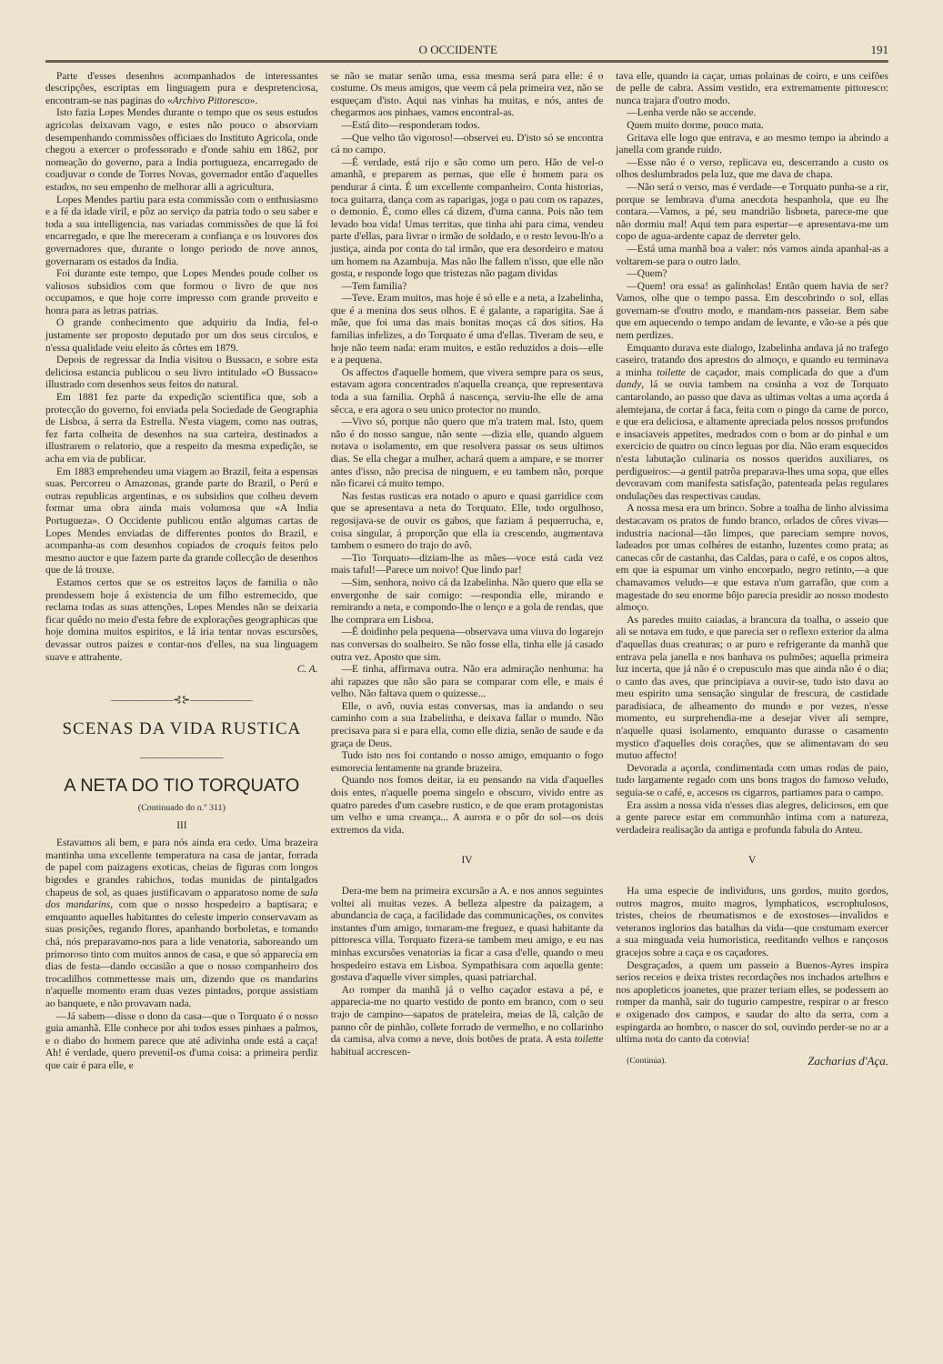O OCCIDENTE 191
Parte d'esses desenhos acompanhados de interessantes descripções, escriptas em linguagem pura e despretenciosa, encontram-se nas paginas do «Archivo Pittoresco».
Isto fazia Lopes Mendes durante o tempo que os seus estudos agricolas deixavam vago, e estes não pouco o absorviam desempenhando commissões officiaes do Instituto Agricola, onde chegou a exercer o professorado e d'onde sahiu em 1862, por nomeação do governo, para a India portugueza, encarregado de coadjuvar o conde de Torres Novas, governador então d'aquelles estados, no seu empenho de melhorar alli a agricultura.
Lopes Mendes partiu para esta commissão com o enthusiasmo e a fé da idade viril, e pôz ao serviço da patria todo o seu saber e toda a sua intelligencia, nas variadas commissões de que lá foi encarregado, e que lhe mereceram a confiança e os louvores dos governadores que, durante o longo periodo de nove annos, governaram os estados da India.
Foi durante este tempo, que Lopes Mendes poude colher os valiosos subsidios com que formou o livro de que nos occupamos, e que hoje corre impresso com grande proveito e honra para as letras patrias.
O grande conhecimento que adquiriu da India, fel-o justamente ser proposto deputado por um dos seus circulos, e n'essa qualidade veiu eleito ás côrtes em 1879.
Depois de regressar da India visitou o Bussaco, e sobre esta deliciosa estancia publicou o seu livro intitulado «O Bussaco» illustrado com desenhos seus feitos do natural.
Em 1881 fez parte da expedição scientifica que, sob a protecção do governo, foi enviada pela Sociedade de Geographia de Lisboa, á serra da Estrella. N'esta viagem, como nas outras, fez farta colheita de desenhos na sua carteira, destinados a illustrarem o relatorio, que a respeito da mesma expedição, se acha em via de publicar.
Em 1883 emprehendeu uma viagem ao Brazil, feita a espensas suas. Percorreu o Amazonas, grande parte do Brazil, o Perú e outras republicas argentinas, e os subsidios que colheu devem formar uma obra ainda mais volumosa que «A India Portugueza». O Occidente publicou então algumas cartas de Lopes Mendes enviadas de differentes pontos do Brazil, e acompanha-as com desenhos copiados de croquis feitos pelo mesmo auctor e que fazem parte da grande collecção de desenhos que de lá trouxe.
Estamos certos que se os estreitos laços de familia o não prendessem hoje á existencia de um filho estremecido, que reclama todas as suas attenções, Lopes Mendes não se deixaria ficar quêdo no meio d'esta febre de explorações geographicas que hoje domina muitos espiritos, e lá iria tentar novas escursões, devassar outros paizes e contar-nos d'elles, na sua linguagem suave e attrahente.
C. A.
——————⊰⊱——————
SCENAS DA VIDA RUSTICA
————————
A NETA DO TIO TORQUATO
(Continuado do n.º 311)
III
Estavamos ali bem, e para nós ainda era cedo. Uma brazeira mantinha uma excellente temperatura na casa de jantar, forrada de papel com paizagens exoticas, cheias de figuras com longos bigodes e grandes rabichos, todas munidas de pintalgados chapeus de sol, as quaes justificavam o apparatoso nome de sala dos mandarins, com que o nosso hospedeiro a baptisara; e emquanto aquelles habitantes do celeste imperio conservavam as suas posições, regando flores, apanhando borboletas, e tomando chá, nós preparavamo-nos para a lide venatoria, saboreando um primoroso tinto com muitos annos de casa, e que só apparecia em dias de festa—dando occasião a que o nosso companheiro dos trocadilhos commettesse mais um, dizendo que os mandarins n'aquelle momento eram duas vezes pintados, porque assistiam ao banquete, e não provavam nada.
—Já sabem—disse o dono da casa—que o Torquato é o nosso guia amanhã. Elle conhece por ahi todos esses pinhaes a palmos, e o diabo do homem parece que até adivinha onde está a caça! Ah! é verdade, quero prevenil-os d'uma coisa: a primeira perdiz que cair é para elle, e
se não se matar senão uma, essa mesma será para elle: é o costume. Os meus amigos, que veem cá pela primeira vez, não se esqueçam d'isto. Aqui nas vinhas ha muitas, e nós, antes de chegarmos aos pinhaes, vamos encontral-as.
—Está dito—responderam todos.
—Que velho tão vigoroso!—observei eu. D'isto só se encontra cá no campo.
—É verdade, está rijo e são como um pero. Hão de vel-o amanhã, e preparem as pernas, que elle é homem para os pendurar á cinta. É um excellente companheiro. Conta historias, toca guitarra, dança com as raparigas, joga o pau com os rapazes, o demonio. É, como elles cá dizem, d'uma canna. Pois não tem levado boa vida! Umas territas, que tinha ahi para cima, vendeu parte d'ellas, para livrar o irmão de soldado, e o resto levou-lh'o a justiça, ainda por conta do tal irmão, que era desordeiro e matou um homem na Azambuja. Mas não lhe fallem n'isso, que elle não gosta, e responde logo que tristezas não pagam dividas
—Tem familia?
—Teve. Eram muitos, mas hoje é só elle e a neta, a Izabelinha, que é a menina dos seus olhos. E é galante, a raparigita. Sae á mãe, que foi uma das mais bonitas moças cá dos sitios. Ha familias infelizes, a do Torquato é uma d'ellas. Tiveram de seu, e hoje não teem nada: eram muitos, e estão reduzidos a dois—elle e a pequena.
Os affectos d'aquelle homem, que vivera sempre para os seus, estavam agora concentrados n'aquella creança, que representava toda a sua familia. Orphã á nascença, serviu-lhe elle de ama sêcca, e era agora o seu unico protector no mundo.
—Vivo só, porque não quero que m'a tratem mal. Isto, quem não é do nosso sangue, não sente —dizia elle, quando alguem notava o isolamento, em que resolvera passar os seus ultimos dias. Se ella chegar a mulher, achará quem a ampare, e se morrer antes d'isso, não precisa de ninguem, e eu tambem não, porque não ficarei cá muito tempo.
Nas festas rusticas era notado o apuro e quasi garridice com que se apresentava a neta do Torquato. Elle, todo orgulhoso, regosijava-se de ouvir os gabos, que faziam á pequerrucha, e, coisa singular, á proporção que ella ia crescendo, augmentava tambem o esmero do trajo do avô.
—Tio Torquato—diziam-lhe as mães—voce está cada vez mais taful!—Parece um noivo! Que lindo par!
—Sim, senhora, noivo cá da Izabelinha. Não quero que ella se envergonhe de sair comigo: —respondia elle, mirando e remirando a neta, e compondo-lhe o lenço e a gola de rendas, que lhe comprara em Lisboa.
—É doidinho pela pequena—observava uma viuva do logarejo nas conversas do soalheiro. Se não fosse ella, tinha elle já casado outra vez. Aposto que sim.
—E tinha, affirmava outra. Não era admiração nenhuma: ha ahi rapazes que não são para se comparar com elle, e mais é velho. Não faltava quem o quizesse...
Elle, o avô, ouvia estas conversas, mas ia andando o seu caminho com a sua Izabelinha, e deixava fallar o mundo. Não precisava para si e para ella, como elle dizia, senão de saude e da graça de Deus.
Tudo isto nos foi contando o nosso amigo, emquanto o fogo esmorecia lentamente na grande brazeira.
Quando nos fomos deitar, ia eu pensando na vida d'aquelles dois entes, n'aquelle poema singelo e obscuro, vivido entre as quatro paredes d'um casebre rustico, e de que eram protagonistas um velho e uma creança... A aurora e o pôr do sol—os dois extremos da vida.
IV
Dera-me bem na primeira excursão a A. e nos annos seguintes voltei ali muitas vezes. A belleza alpestre da paizagem, a abundancia de caça, a facilidade das communicações, os convites instantes d'um amigo, tornaram-me freguez, e quasi habitante da pittoresca villa. Torquato fizera-se tambem meu amigo, e eu nas minhas excursões venatorias ia ficar a casa d'elle, quando o meu hospedeiro estava em Lisboa. Sympathisara com aquella gente: gostava d'aquelle viver simples, quasi patriarchal.
Ao romper da manhã já o velho caçador estava a pé, e apparecia-me no quarto vestido de ponto em branco, com o seu trajo de campino—sapatos de prateleira, meias de lã, calção de panno côr de pinhão, collete forrado de vermelho, e no collarinho da camisa, alva como a neve, dois botões de prata. A esta toilette habitual accrescen-
tava elle, quando ia caçar, umas polainas de coiro, e uns ceifões de pelle de cabra. Assim vestido, era extremamente pittoresco: nunca trajara d'outro modo.
—Lenha verde não se accende.
Quem muito dorme, pouco mata.
Gritava elle logo que entrava, e ao mesmo tempo ia abrindo a janella com grande ruido.
—Esse não é o verso, replicava eu, descerrando a custo os olhos deslumbrados pela luz, que me dava de chapa.
—Não será o verso, mas é verdade—e Torquato punha-se a rir, porque se lembrava d'uma anecdota hespanhola, que eu lhe contara.—Vamos, a pé, seu mandrião lisboeta, parece-me que não dormiu mal! Aqui tem para espertar—e apresentava-me um copo de agua-ardente capaz de derreter gelo.
—Está uma manhã boa a valer: nós vamos ainda apanhal-as a voltarem-se para o outro lado.
—Quem?
—Quem! ora essa! as galinholas! Então quem havia de ser? Vamos, olhe que o tempo passa. Em descobrindo o sol, ellas governam-se d'outro modo, e mandam-nos passeiar. Bem sabe que em aquecendo o tempo andam de levante, e vão-se a pés que nem perdizes.
Emquanto durava este dialogo, Izabelinha andava já no trafego caseiro, tratando dos aprestos do almoço, e quando eu terminava a minha toilette de caçador, mais complicada do que a d'um dandy, lá se ouvia tambem na cosinha a voz de Torquato cantarolando, ao passo que dava as ultimas voltas a uma açorda á alemtejana, de cortar á faca, feita com o pingo da carne de porco, e que era deliciosa, e altamente apreciada pelos nossos profundos e insaciaveis appetites, medrados com o bom ar do pinhal e um exercicio de quatro ou cinco leguas por dia. Não eram esquecidos n'esta labutação culinaria os nossos queridos auxiliares, os perdigueiros:—a gentil patrôa preparava-lhes uma sopa, que elles devoravam com manifesta satisfação, patenteada pelas regulares ondulações das respectivas caudas.
A nossa mesa era um brinco. Sobre a toalha de linho alvissima destacavam os pratos de fundo branco, orlados de côres vivas—industria nacional—tão limpos, que pareciam sempre novos, ladeados por umas colhéres de estanho, luzentes como prata; as canecas côr de castanha, das Caldas, para o café, e os copos altos, em que ia espumar um vinho encorpado, negro retinto,—a que chamavamos veludo—e que estava n'um garrafão, que com a magestade do seu enorme bôjo parecia presidir ao nosso modesto almoço.
As paredes muito caiadas, a brancura da toalha, o asseio que ali se notava em tudo, e que parecia ser o reflexo exterior da alma d'aquellas duas creaturas; o ar puro e refrigerante da manhã que entrava pela janella e nos banhava os pulmões; aquella primeira luz incerta, que já não é o crepusculo mas que ainda não é o dia; o canto das aves, que principiava a ouvir-se, tudo isto dava ao meu espirito uma sensação singular de frescura, de castidade paradisiaca, de alheamento do mundo e por vezes, n'esse momento, eu surprehendia-me a desejar viver ali sempre, n'aquelle quasi isolamento, emquanto durasse o casamento mystico d'aquelles dois corações, que se alimentavam do seu mutuo affecto!
Devorada a açorda, condimentada com umas rodas de paio, tudo largamente regado com uns bons tragos do famoso veludo, seguia-se o café, e, accesos os cigarros, partiamos para o campo.
Era assim a nossa vida n'esses dias alegres, deliciosos, em que a gente parece estar em communhão intima com a natureza, verdadeira realisação da antiga e profunda fabula do Anteu.
V
Ha uma especie de individuos, uns gordos, muito gordos, outros magros, muito magros, lymphaticos, escrophulosos, tristes, cheios de rheumatismos e de exostoses—invalidos e veteranos inglorios das batalhas da vida—que costumam exercer a sua minguada veia humoristica, reeditando velhos e rançosos gracejos sobre a caça e os caçadores.
Desgraçados, a quem um passeio a Buenos-Ayres inspira serios receios e deixa tristes recordações nos inchados artelhos e nos apopleticos joanetes, que prazer teriam elles, se podessem ao romper da manhã, sair do tugurio campestre, respirar o ar fresco e oxigenado dos campos, e saudar do alto da serra, com a espingarda ao hombro, o nascer do sol, ouvindo perder-se no ar a ultima nota do canto da cotovia!
(Continúa). Zacharias d'Aça.